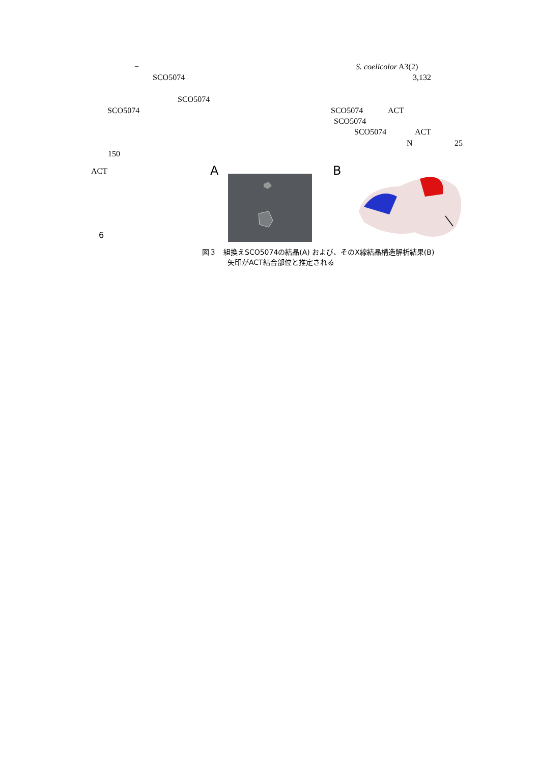− S. coelicolor A3(2)
SCO5074 3,132
SCO5074
SCO5074 SCO5074 ACT
SCO5074
SCO5074 ACT
N 25
150
ACT
6
A B
図３　組換えSCO5074の結晶(A) および、そのX線結晶構造解析結果(B)
矢印がACT結合部位と推定される